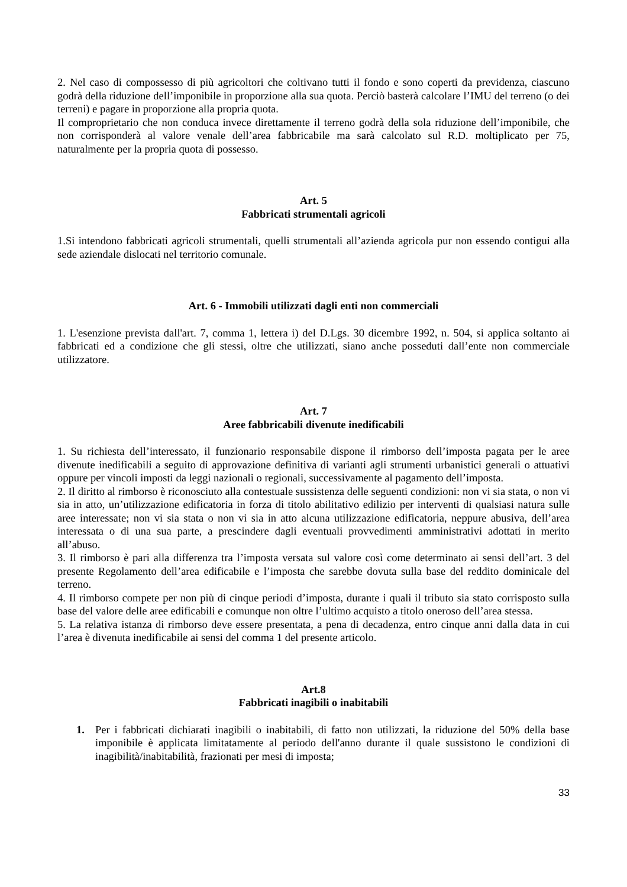2. Nel caso di compossesso di più agricoltori che coltivano tutti il fondo e sono coperti da previdenza, ciascuno godrà della riduzione dell’imponibile in proporzione alla sua quota. Perciò basterà calcolare l’IMU del terreno (o dei terreni) e pagare in proporzione alla propria quota.
Il comproprietario che non conduca invece direttamente il terreno godrà della sola riduzione dell’imponibile, che non corrisponderà al valore venale dell’area fabbricabile ma sarà calcolato sul R.D. moltiplicato per 75, naturalmente per la propria quota di possesso.
Art. 5
Fabbricati strumentali agricoli
1.Si intendono fabbricati agricoli strumentali, quelli strumentali all’azienda agricola pur non essendo contigui alla sede aziendale dislocati nel territorio comunale.
Art. 6 - Immobili utilizzati dagli enti non commerciali
1. L'esenzione prevista dall'art. 7, comma 1, lettera i) del D.Lgs. 30 dicembre 1992, n. 504, si applica soltanto ai fabbricati ed a condizione che gli stessi, oltre che utilizzati, siano anche posseduti dall’ente non commerciale utilizzatore.
Art. 7
Aree fabbricabili divenute inedificabili
1. Su richiesta dell’interessato, il funzionario responsabile dispone il rimborso dell’imposta pagata per le aree divenute inedificabili a seguito di approvazione definitiva di varianti agli strumenti urbanistici generali o attuativi oppure per vincoli imposti da leggi nazionali o regionali, successivamente al pagamento dell’imposta.
2. Il diritto al rimborso è riconosciuto alla contestuale sussistenza delle seguenti condizioni: non vi sia stata, o non vi sia in atto, un’utilizzazione edificatoria in forza di titolo abilitativo edilizio per interventi di qualsiasi natura sulle aree interessate; non vi sia stata o non vi sia in atto alcuna utilizzazione edificatoria, neppure abusiva, dell’area interessata o di una sua parte, a prescindere dagli eventuali provvedimenti amministrativi adottati in merito all’abuso.
3. Il rimborso è pari alla differenza tra l’imposta versata sul valore così come determinato ai sensi dell’art. 3 del presente Regolamento dell’area edificabile e l’imposta che sarebbe dovuta sulla base del reddito dominicale del terreno.
4. Il rimborso compete per non più di cinque periodi d’imposta, durante i quali il tributo sia stato corrisposto sulla base del valore delle aree edificabili e comunque non oltre l’ultimo acquisto a titolo oneroso dell’area stessa.
5. La relativa istanza di rimborso deve essere presentata, a pena di decadenza, entro cinque anni dalla data in cui l’area è divenuta inedificabile ai sensi del comma 1 del presente articolo.
Art.8
Fabbricati inagibili o inabitabili
1. Per i fabbricati dichiarati inagibili o inabitabili, di fatto non utilizzati, la riduzione del 50% della base imponibile è applicata limitatamente al periodo dell'anno durante il quale sussistono le condizioni di inagibilità/inabitabilità, frazionati per mesi di imposta;
33